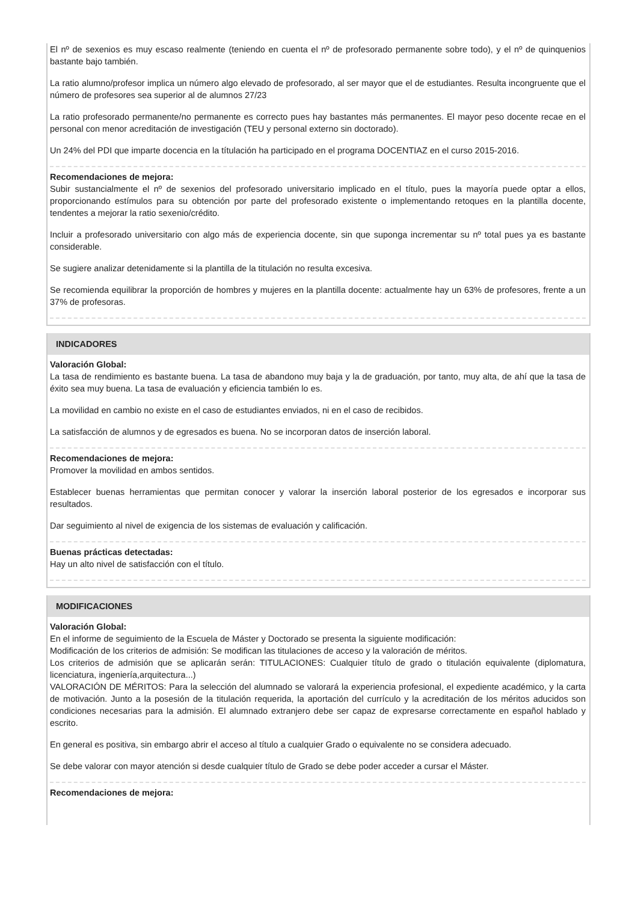El nº de sexenios es muy escaso realmente (teniendo en cuenta el nº de profesorado permanente sobre todo), y el nº de quinquenios bastante bajo también.
La ratio alumno/profesor implica un número algo elevado de profesorado, al ser mayor que el de estudiantes. Resulta incongruente que el número de profesores sea superior al de alumnos 27/23
La ratio profesorado permanente/no permanente es correcto pues hay bastantes más permanentes. El mayor peso docente recae en el personal con menor acreditación de investigación (TEU y personal externo sin doctorado).
Un 24% del PDI que imparte docencia en la títulación ha participado en el programa DOCENTIAZ en el curso 2015-2016.
Recomendaciones de mejora:
Subir sustancialmente el nº de sexenios del profesorado universitario implicado en el título, pues la mayoría puede optar a ellos, proporcionando estímulos para su obtención por parte del profesorado existente o implementando retoques en la plantilla docente, tendentes a mejorar la ratio sexenio/crédito.
Incluir a profesorado universitario con algo más de experiencia docente, sin que suponga incrementar su nº total pues ya es bastante considerable.
Se sugiere analizar detenidamente si la plantilla de la titulación no resulta excesiva.
Se recomienda equilibrar la proporción de hombres y mujeres en la plantilla docente: actualmente hay un 63% de profesores, frente a un 37% de profesoras.
INDICADORES
Valoración Global:
La tasa de rendimiento es bastante buena. La tasa de abandono muy baja y la de graduación, por tanto, muy alta, de ahí que la tasa de éxito sea muy buena. La tasa de evaluación y eficiencia también lo es.
La movilidad en cambio no existe en el caso de estudiantes enviados, ni en el caso de recibidos.
La satisfacción de alumnos y de egresados es buena. No se incorporan datos de inserción laboral.
Recomendaciones de mejora:
Promover la movilidad en ambos sentidos.
Establecer buenas herramientas que permitan conocer y valorar la inserción laboral posterior de los egresados e incorporar sus resultados.
Dar seguimiento al nivel de exigencia de los sistemas de evaluación y calificación.
Buenas prácticas detectadas:
Hay un alto nivel de satisfacción con el título.
MODIFICACIONES
Valoración Global:
En el informe de seguimiento de la Escuela de Máster y Doctorado se presenta la siguiente modificación:
Modificación de los criterios de admisión: Se modifican las titulaciones de acceso y la valoración de méritos.
Los criterios de admisión que se aplicarán serán: TITULACIONES: Cualquier título de grado o titulación equivalente (diplomatura, licenciatura, ingeniería,arquitectura...)
VALORACIÓN DE MÉRITOS: Para la selección del alumnado se valorará la experiencia profesional, el expediente académico, y la carta de motivación. Junto a la posesión de la titulación requerida, la aportación del currículo y la acreditación de los méritos aducidos son condiciones necesarias para la admisión. El alumnado extranjero debe ser capaz de expresarse correctamente en español hablado y escrito.
En general es positiva, sin embargo abrir el acceso al título a cualquier Grado o equivalente no se considera adecuado.
Se debe valorar con mayor atención si desde cualquier título de Grado se debe poder acceder a cursar el Máster.
Recomendaciones de mejora: